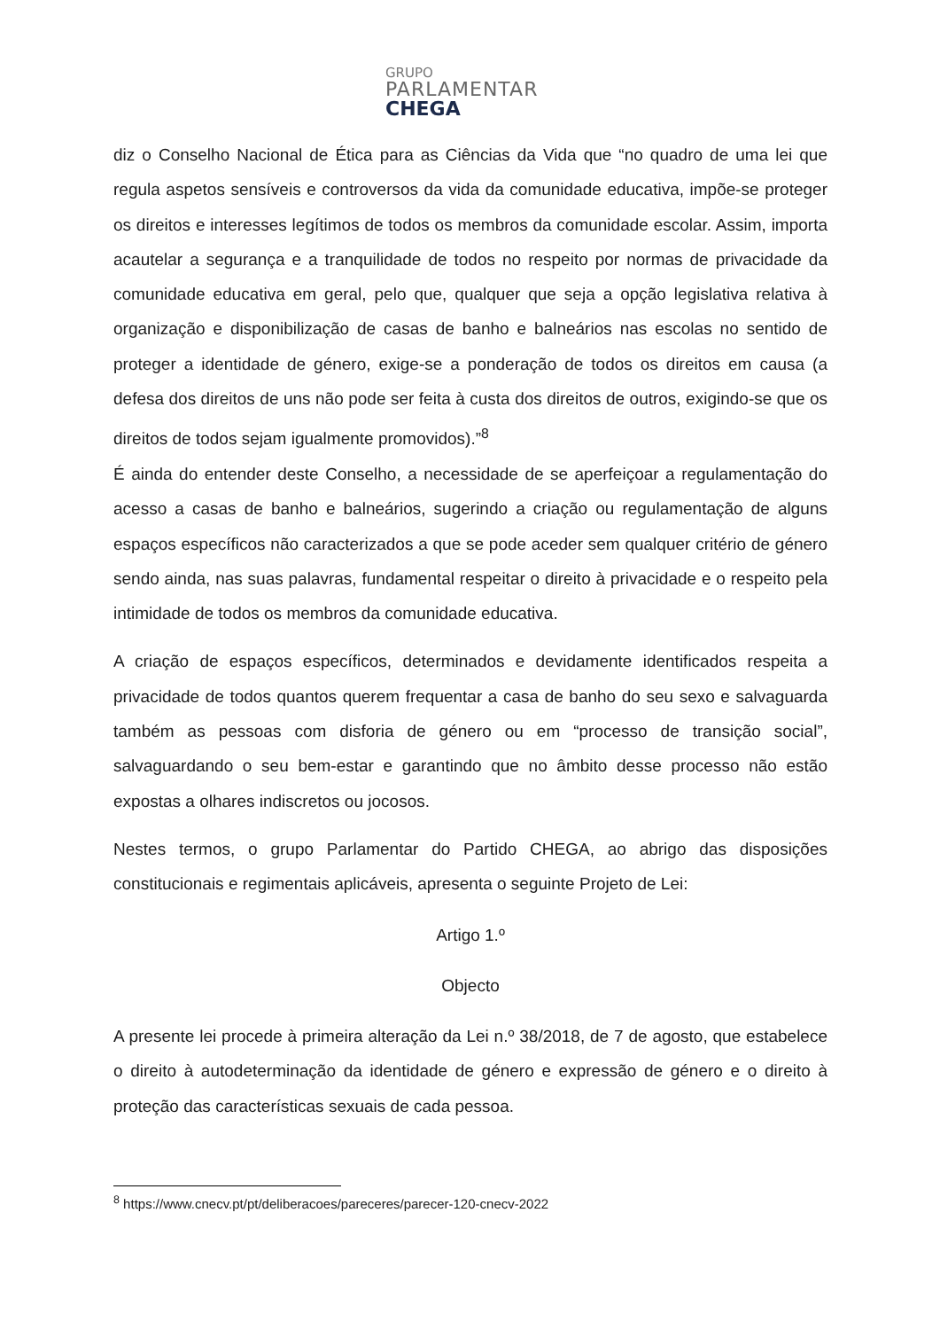GRUPO
PARLAMENTAR
CHEGA
diz o Conselho Nacional de Ética para as Ciências da Vida que “no quadro de uma lei que regula aspetos sensíveis e controversos da vida da comunidade educativa, impõe-se proteger os direitos e interesses legítimos de todos os membros da comunidade escolar. Assim, importa acautelar a segurança e a tranquilidade de todos no respeito por normas de privacidade da comunidade educativa em geral, pelo que, qualquer que seja a opção legislativa relativa à organização e disponibilização de casas de banho e balneários nas escolas no sentido de proteger a identidade de género, exige-se a ponderação de todos os direitos em causa (a defesa dos direitos de uns não pode ser feita à custa dos direitos de outros, exigindo-se que os direitos de todos sejam igualmente promovidos).”<sup>8</sup>
É ainda do entender deste Conselho, a necessidade de se aperfeiçoar a regulamentação do acesso a casas de banho e balneários, sugerindo a criação ou regulamentação de alguns espaços específicos não caracterizados a que se pode aceder sem qualquer critério de género sendo ainda, nas suas palavras, fundamental respeitar o direito à privacidade e o respeito pela intimidade de todos os membros da comunidade educativa.
A criação de espaços específicos, determinados e devidamente identificados respeita a privacidade de todos quantos querem frequentar a casa de banho do seu sexo e salvaguarda também as pessoas com disforia de género ou em “processo de transição social”, salvaguardando o seu bem-estar e garantindo que no âmbito desse processo não estão expostas a olhares indiscretos ou jocosos.
Nestes termos, o grupo Parlamentar do Partido CHEGA, ao abrigo das disposições constitucionais e regimentais aplicáveis, apresenta o seguinte Projeto de Lei:
Artigo 1.º
Objecto
A presente lei procede à primeira alteração da Lei n.º 38/2018, de 7 de agosto, que estabelece o direito à autodeterminação da identidade de género e expressão de género e o direito à proteção das características sexuais de cada pessoa.
<sup>8</sup> https://www.cnecv.pt/pt/deliberacoes/pareceres/parecer-120-cnecv-2022